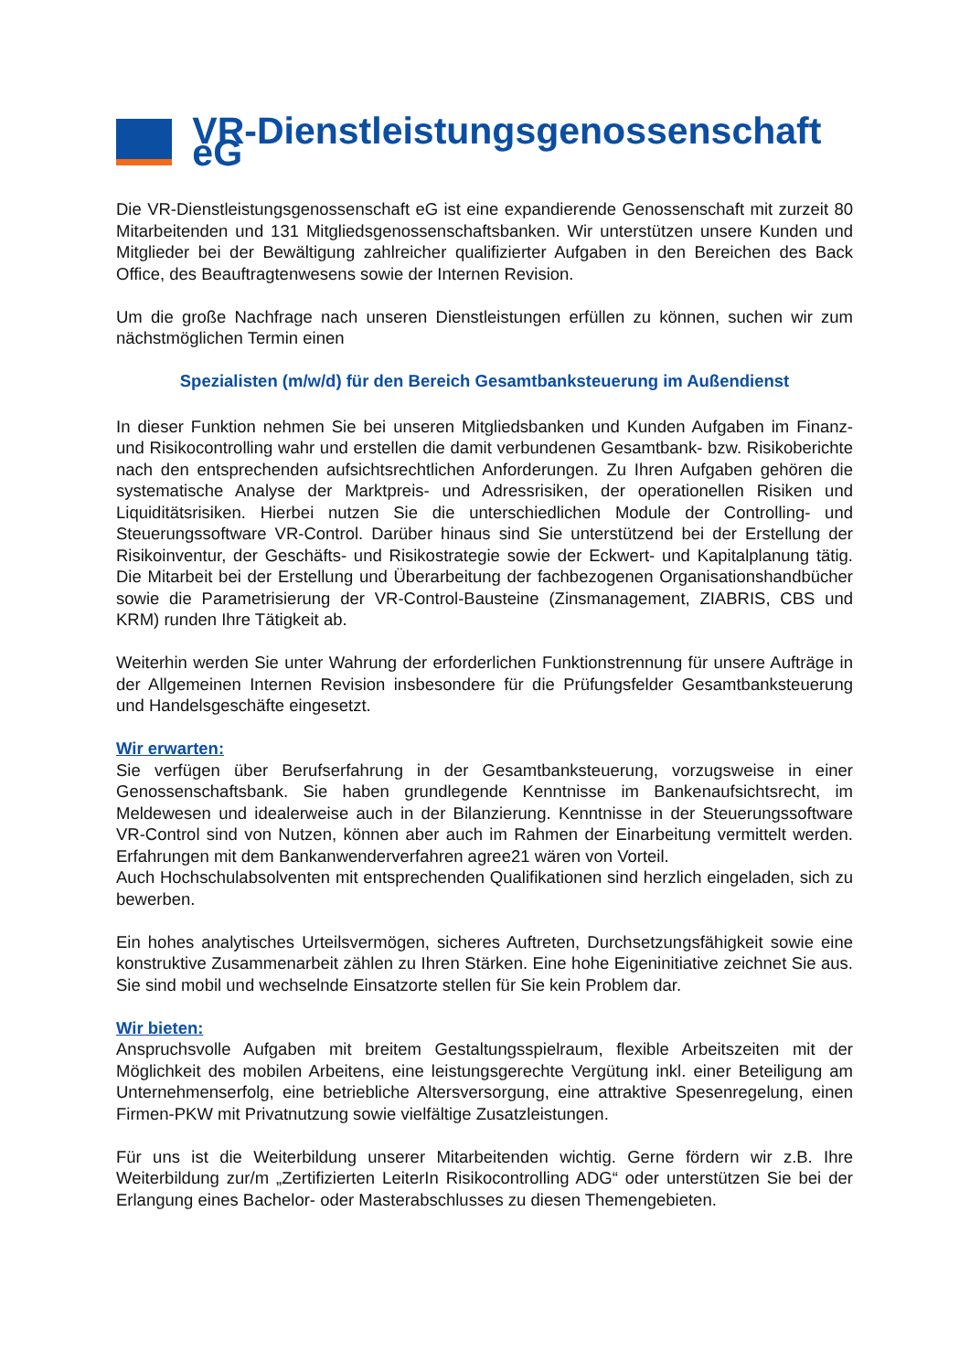VR-Dienstleistungsgenossenschaft eG
Die VR-Dienstleistungsgenossenschaft eG ist eine expandierende Genossenschaft mit zurzeit 80 Mitarbeitenden und 131 Mitgliedsgenossenschaftsbanken. Wir unterstützen unsere Kunden und Mitglieder bei der Bewältigung zahlreicher qualifizierter Aufgaben in den Bereichen des Back Office, des Beauftragtenwesens sowie der Internen Revision.
Um die große Nachfrage nach unseren Dienstleistungen erfüllen zu können, suchen wir zum nächstmöglichen Termin einen
Spezialisten (m/w/d) für den Bereich Gesamtbanksteuerung im Außendienst
In dieser Funktion nehmen Sie bei unseren Mitgliedsbanken und Kunden Aufgaben im Finanz- und Risikocontrolling wahr und erstellen die damit verbundenen Gesamtbank- bzw. Risikoberichte nach den entsprechenden aufsichtsrechtlichen Anforderungen. Zu Ihren Aufgaben gehören die systematische Analyse der Marktpreis- und Adressrisiken, der operationellen Risiken und Liquiditätsrisiken. Hierbei nutzen Sie die unterschiedlichen Module der Controlling- und Steuerungssoftware VR-Control. Darüber hinaus sind Sie unterstützend bei der Erstellung der Risikoinventur, der Geschäfts- und Risikostrategie sowie der Eckwert- und Kapitalplanung tätig. Die Mitarbeit bei der Erstellung und Überarbeitung der fachbezogenen Organisationshandbücher sowie die Parametrisierung der VR-Control-Bausteine (Zinsmanagement, ZIABRIS, CBS und KRM) runden Ihre Tätigkeit ab.
Weiterhin werden Sie unter Wahrung der erforderlichen Funktionstrennung für unsere Aufträge in der Allgemeinen Internen Revision insbesondere für die Prüfungsfelder Gesamtbanksteuerung und Handelsgeschäfte eingesetzt.
Wir erwarten:
Sie verfügen über Berufserfahrung in der Gesamtbanksteuerung, vorzugsweise in einer Genossenschaftsbank. Sie haben grundlegende Kenntnisse im Bankenaufsichtsrecht, im Meldewesen und idealerweise auch in der Bilanzierung. Kenntnisse in der Steuerungssoftware VR-Control sind von Nutzen, können aber auch im Rahmen der Einarbeitung vermittelt werden. Erfahrungen mit dem Bankanwenderverfahren agree21 wären von Vorteil.
Auch Hochschulabsolventen mit entsprechenden Qualifikationen sind herzlich eingeladen, sich zu bewerben.
Ein hohes analytisches Urteilsvermögen, sicheres Auftreten, Durchsetzungsfähigkeit sowie eine konstruktive Zusammenarbeit zählen zu Ihren Stärken. Eine hohe Eigeninitiative zeichnet Sie aus. Sie sind mobil und wechselnde Einsatzorte stellen für Sie kein Problem dar.
Wir bieten:
Anspruchsvolle Aufgaben mit breitem Gestaltungsspielraum, flexible Arbeitszeiten mit der Möglichkeit des mobilen Arbeitens, eine leistungsgerechte Vergütung inkl. einer Beteiligung am Unternehmenserfolg, eine betriebliche Altersversorgung, eine attraktive Spesenregelung, einen Firmen-PKW mit Privatnutzung sowie vielfältige Zusatzleistungen.
Für uns ist die Weiterbildung unserer Mitarbeitenden wichtig. Gerne fördern wir z.B. Ihre Weiterbildung zur/m „Zertifizierten LeiterIn Risikocontrolling ADG“ oder unterstützen Sie bei der Erlangung eines Bachelor- oder Masterabschlusses zu diesen Themengebieten.